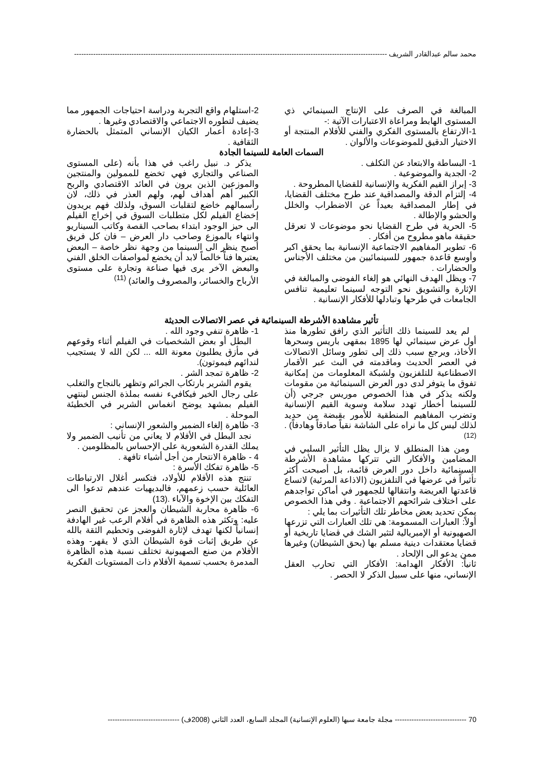محمد سالم عبدالقادر الشريف ----------------------------------------------------------------------------------------------------------------------------------------
المبالغة في الصرف على الإنتاج السينمائي ذي المستوى الهابط ومراعاة الاعتبارات الآتية :-
1-الارتفاع بالمستوى الفكري والفني للأفلام المنتجة أو الاختيار الدقيق للموضوعات والألوان .
2-استلهام واقع التجربة ودراسة احتياجات الجمهور مما يضيف لتطوره الاجتماعي والاقتصادي وغيرها .
3-إعادة أعمار الكيان الإنساني المتمثل بالحضارة الثقافية .
السمات العامة للسينما الجادة
1- البساطة والابتعاد عن التكلف .
2- الجدية والموضوعية .
3- إبراز القيم الفكرية والإنسانية للقضايا المطروحة .
4- إلتزام الدقة والمصداقية عند طرح مختلف القضايا، في إطار المصداقية بعيداً عن الاضطراب والخلل والحشو والإطالة .
5- الحرية في طرح القضايا نحو موضوعات لا تعرقل حقيقة ماهو مطروح من أفكار .
6- تطوير المفاهيم الاجتماعية الإنسانية بما يحقق اكبر وأوسع قاعدة جمهور للسينمائيين من مختلف الأجناس والحضارات .
7- ويظل الهدف النهائي هو إلغاء الفوضى والمبالغة في الإثارة والتشويق نحو التوجه لسينما تعليمية تنافس الجامعات في طرحها وتبادلها للأفكار الإنسانية .
يذكر د. نبيل راغب في هذا بأنه (على المستوى الصناعي والتجاري فهي تخضع للممولين والمنتجين والموزعين الذين يرون في العائد الاقتصادي والربح الكبير أهم أهداف لهم، ولهم العذر في ذلك، لان رأسمالهم خاضع لتقلبات السوق، ولذلك فهم يريدون إخضاع الفيلم لكل متطلبات السوق في إخراج الفيلم الى حيز الوجود ابتداء بصاحب القصة وكاتب السيناريو وانتهاء بالموزع وصاحب دار العرض – فان كل فريق أصبح ينظر الى السينما من وجهة نظر خاصة – البعض يعتبرها فناً خالصاً لابد أن يخضع لمواصفات الخلق الفني والبعض الآخر يرى فيها صناعة وتجارة على مستوى الأرباح والخسائر، والمصروف والعائد) <sup>(11)</sup>
تأثير مشاهدة الأشرطة السينمائية في عصر الاتصالات الحديثة
لم يعد للسينما ذلك التأثير الذي رافق تطورها منذ أول عرض سينمائي لها 1895 بمقهى باريس وسحرها الأخاذ، ويرجع سبب ذلك إلى تطور وسائل الاتصالات في العصر الحديث وماقدمته في البث عبر الأقمار الاصطناعية للتلفزيون ولشبكة المعلومات من إمكانية تفوق ما يتوفر لدى دور العرض السينمائية من مقومات ولكنه يذكر في هذا الخصوص موريس جرجي (أن للسينما أخطار تهدد سلامة وسوية القيم الإنسانية وتضرب المفاهيم المنطقية للأمور بقبضة من حديد لذلك ليس كل ما نراه على الشاشة نقياً صادقاً وهادفاً) . <sup>(12)</sup>
ومن هذا المنطلق لا يزال يظل التأثير السلبي في المضامين والأفكار التي تتركها مشاهدة الأشرطة السينمائية داخل دور العرض قائمة، بل أصبحت أكثر تأثيراً في عرضها في التلفزيون (الاذاعة المرئية) لاتساع قاعدتها العريضة وانتقالها للجمهور في أماكن تواجدهم على اختلاف شرائحهم الاجتماعية . وفي هذا الخصوص يمكن تحديد بعض مخاطر تلك التأثيرات بما يلي :
أولاً: العبارات المسمومة: هي تلك العبارات التي تزرعها الصهيونية أو الإمبريالية لتثير الشك في قضايا تاريخية أو قضايا معتقدات دينية مسلم بها (بحق الشيطان) وغيرها ممن يدعو الى الإلحاد .
ثانياً: الأفكار الهدامة: الأفكار التي تحارب العقل الإنساني، منها على سبيل الذكر لا الحصر .
1- ظاهرة تنفي وجود الله .
البطل أو بعض الشخصيات في الفيلم أثناء وقوعهم في مأزق يطلبون معونة الله ... لكن الله لا يستجيب لندائهم فيموتون).
2- ظاهرة تمجد الشر .
يقوم الشرير بارتكاب الجرائم وتظهر بالنجاح والتغلب على رجال الخير فيكافيء نفسه بملذة الجنس لينتهي الفيلم بمشهد يوضح انغماس الشرير في الخطيئة الموحلة .
3- ظاهرة إلغاء الضمير والشعور الإنساني :
نجد البطل في الأفلام لا يعاني من تأنيب الضمير ولا يملك القدرة الشعورية على الإحساس بالمظلومين .
4 - ظاهرة الانتحار من أجل أشياء تافهة .
5- ظاهرة تفكك الأسرة :
تنتج هذه الأفلام للأولاد، فتكسر أغلال الارتباطات العائلية حسب زعمهم، فالبديهيات عندهم تدعوا الى التفكك بين الإخوة والآباء .(13)
6- ظاهرة محاربة الشيطان والعجز عن تحقيق النصر عليه: وتكثر هذه الظاهرة في أفلام الرعب غير الهادفة إنسانياً لكنها تهدف لإثارة الفوضى وتحطيم الثقة بالله عن طريق إثبات قوة الشيطان الذي لا يقهر- وهذه الأفلام من صنع الصهيونية تختلف نسبة هذه الظاهرة المدمرة بحسب تسمية الأفلام ذات المستويات الفكرية
70 ------------------------------ مجلة جامعة سبها (العلوم الإنسانية) المجلد السابع، العدد الثاني (2008ف) ------------------------------